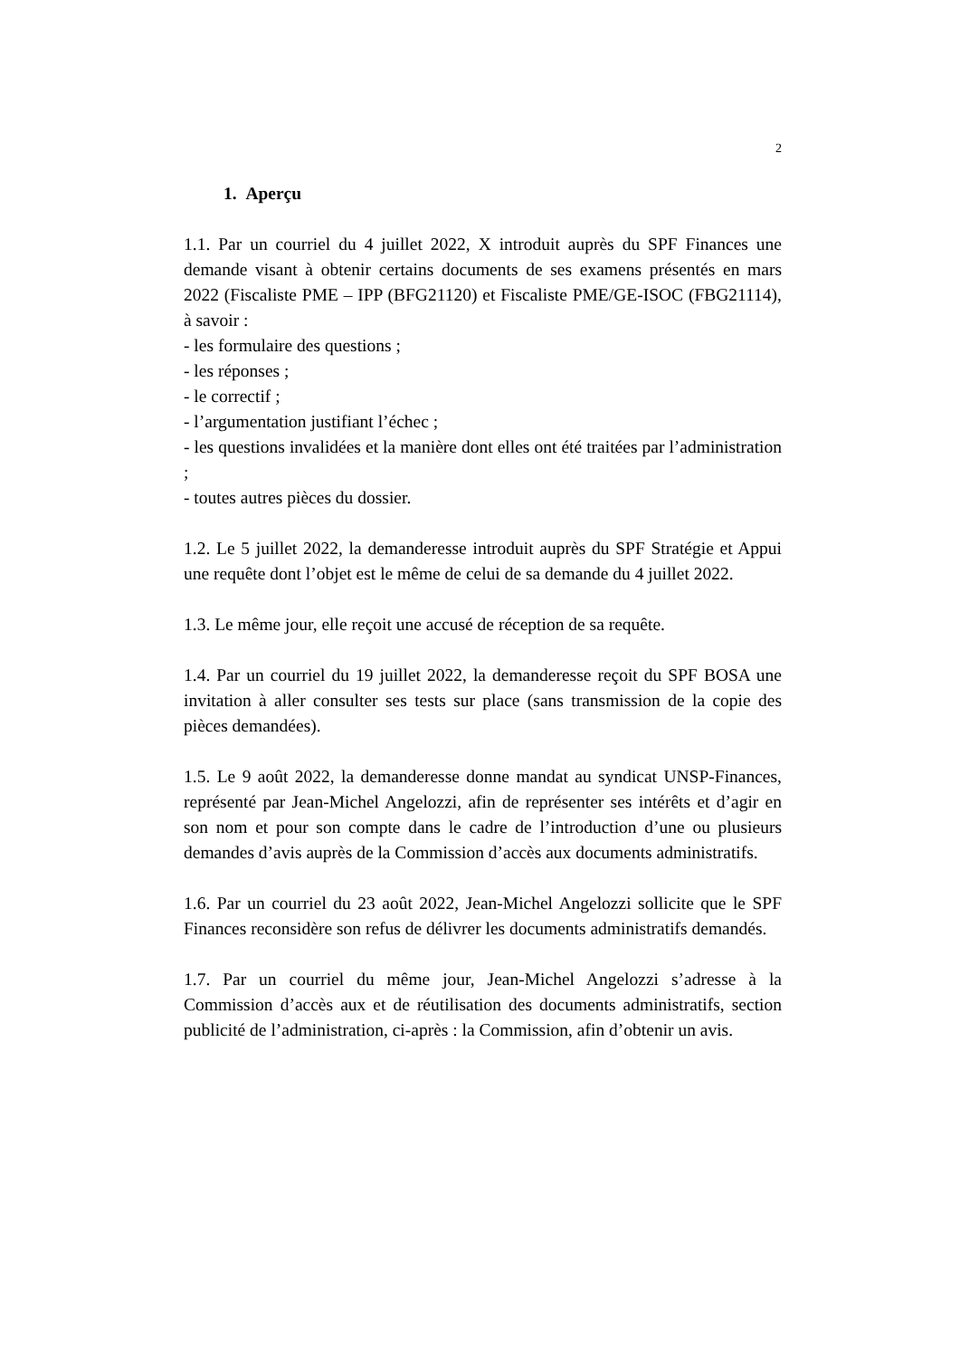2
1. Aperçu
1.1. Par un courriel du 4 juillet 2022, X introduit auprès du SPF Finances une demande visant à obtenir certains documents de ses examens présentés en mars 2022 (Fiscaliste PME – IPP (BFG21120) et Fiscaliste PME/GE-ISOC (FBG21114), à savoir :
- les formulaire des questions ;
- les réponses ;
- le correctif ;
- l’argumentation justifiant l’échec ;
- les questions invalidées et la manière dont elles ont été traitées par l’administration ;
- toutes autres pièces du dossier.
1.2. Le 5 juillet 2022, la demanderesse introduit auprès du SPF Stratégie et Appui une requête dont l’objet est le même de celui de sa demande du 4 juillet 2022.
1.3. Le même jour, elle reçoit une accusé de réception de sa requête.
1.4. Par un courriel du 19 juillet 2022, la demanderesse reçoit du SPF BOSA une invitation à aller consulter ses tests sur place (sans transmission de la copie des pièces demandées).
1.5. Le 9 août 2022, la demanderesse donne mandat au syndicat UNSP-Finances, représenté par Jean-Michel Angelozzi, afin de représenter ses intérêts et d’agir en son nom et pour son compte dans le cadre de l’introduction d’une ou plusieurs demandes d’avis auprès de la Commission d’accès aux documents administratifs.
1.6. Par un courriel du 23 août 2022, Jean-Michel Angelozzi sollicite que le SPF Finances reconsidère son refus de délivrer les documents administratifs demandés.
1.7. Par un courriel du même jour, Jean-Michel Angelozzi s’adresse à la Commission d’accès aux et de réutilisation des documents administratifs, section publicité de l’administration, ci-après : la Commission, afin d’obtenir un avis.